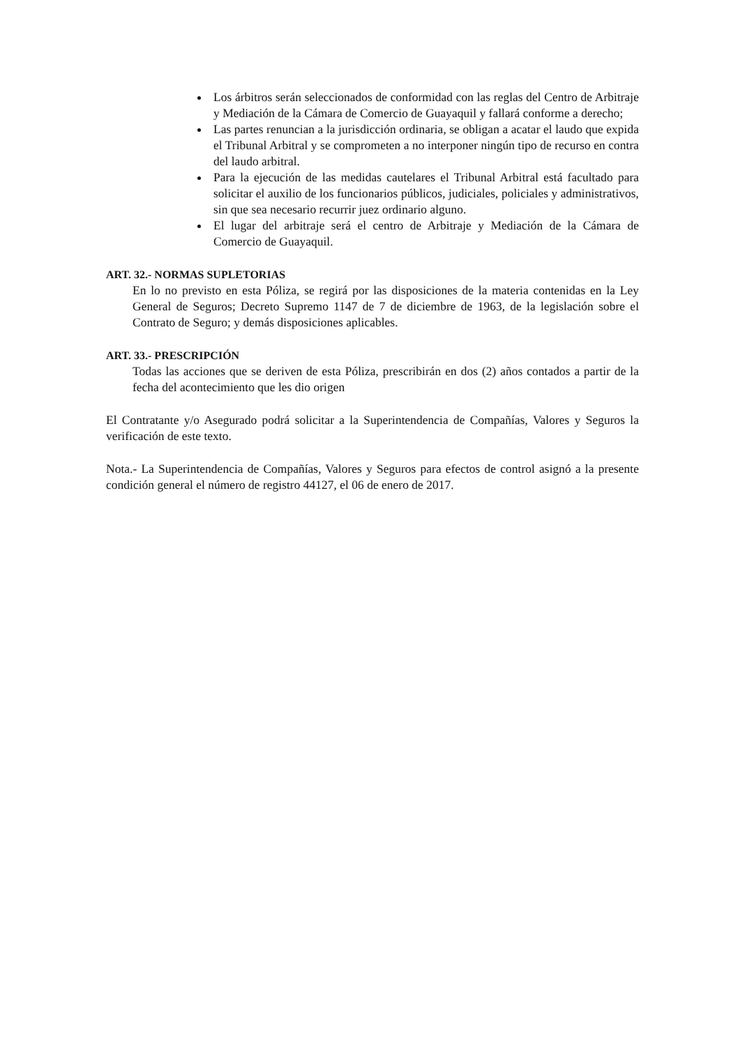Los árbitros serán seleccionados de conformidad con las reglas del Centro de Arbitraje y Mediación de la Cámara de Comercio de Guayaquil y fallará conforme a derecho;
Las partes renuncian a la jurisdicción ordinaria, se obligan a acatar el laudo que expida el Tribunal Arbitral y se comprometen a no interponer ningún tipo de recurso en contra del laudo arbitral.
Para la ejecución de las medidas cautelares el Tribunal Arbitral está facultado para solicitar el auxilio de los funcionarios públicos, judiciales, policiales y administrativos, sin que sea necesario recurrir juez ordinario alguno.
El lugar del arbitraje será el centro de Arbitraje y Mediación de la Cámara de Comercio de Guayaquil.
ART. 32.- NORMAS SUPLETORIAS
En lo no previsto en esta Póliza, se regirá por las disposiciones de la materia contenidas en la Ley General de Seguros; Decreto Supremo 1147 de 7 de diciembre de 1963, de la legislación sobre el Contrato de Seguro; y demás disposiciones aplicables.
ART. 33.- PRESCRIPCIÓN
Todas las acciones que se deriven de esta Póliza, prescribirán en dos (2) años contados a partir de la fecha del acontecimiento que les dio origen
El Contratante y/o Asegurado podrá solicitar a la Superintendencia de Compañías, Valores y Seguros la verificación de este texto.
Nota.- La Superintendencia de Compañías, Valores y Seguros para efectos de control asignó a la presente condición general el número de registro 44127, el 06 de enero de 2017.